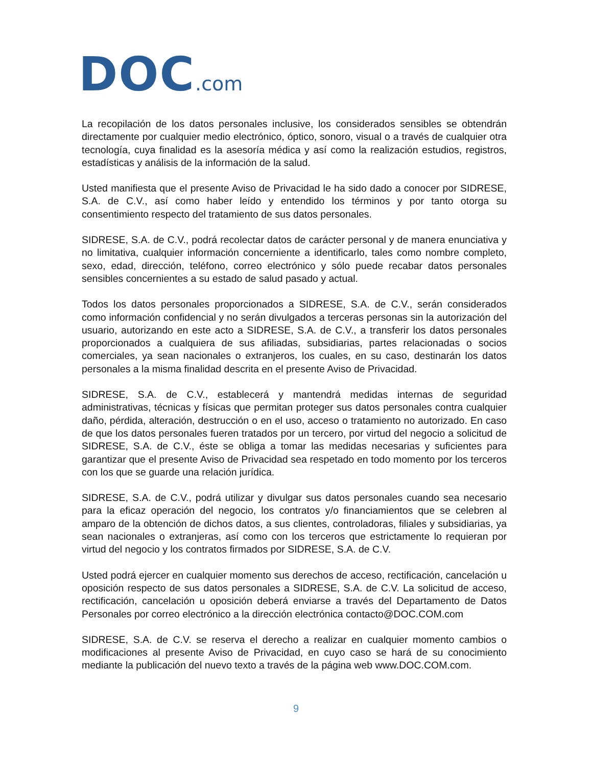DOC.com
La recopilación de los datos personales inclusive, los considerados sensibles se obtendrán directamente por cualquier medio electrónico, óptico, sonoro, visual o a través de cualquier otra tecnología, cuya finalidad es la asesoría médica y así como la realización estudios, registros, estadísticas y análisis de la información de la salud.
Usted manifiesta que el presente Aviso de Privacidad le ha sido dado a conocer por SIDRESE, S.A. de C.V., así como haber leído y entendido los términos y por tanto otorga su consentimiento respecto del tratamiento de sus datos personales.
SIDRESE, S.A. de C.V., podrá recolectar datos de carácter personal y de manera enunciativa y no limitativa, cualquier información concerniente a identificarlo, tales como nombre completo, sexo, edad, dirección, teléfono, correo electrónico y sólo puede recabar datos personales sensibles concernientes a su estado de salud pasado y actual.
Todos los datos personales proporcionados a SIDRESE, S.A. de C.V., serán considerados como información confidencial y no serán divulgados a terceras personas sin la autorización del usuario, autorizando en este acto a SIDRESE, S.A. de C.V., a transferir los datos personales proporcionados a cualquiera de sus afiliadas, subsidiarias, partes relacionadas o socios comerciales, ya sean nacionales o extranjeros, los cuales, en su caso, destinarán los datos personales a la misma finalidad descrita en el presente Aviso de Privacidad.
SIDRESE, S.A. de C.V., establecerá y mantendrá medidas internas de seguridad administrativas, técnicas y físicas que permitan proteger sus datos personales contra cualquier daño, pérdida, alteración, destrucción o en el uso, acceso o tratamiento no autorizado. En caso de que los datos personales fueren tratados por un tercero, por virtud del negocio a solicitud de SIDRESE, S.A. de C.V., éste se obliga a tomar las medidas necesarias y suficientes para garantizar que el presente Aviso de Privacidad sea respetado en todo momento por los terceros con los que se guarde una relación jurídica.
SIDRESE, S.A. de C.V., podrá utilizar y divulgar sus datos personales cuando sea necesario para la eficaz operación del negocio, los contratos y/o financiamientos que se celebren al amparo de la obtención de dichos datos, a sus clientes, controladoras, filiales y subsidiarias, ya sean nacionales o extranjeras, así como con los terceros que estrictamente lo requieran por virtud del negocio y los contratos firmados por SIDRESE, S.A. de C.V.
Usted podrá ejercer en cualquier momento sus derechos de acceso, rectificación, cancelación u oposición respecto de sus datos personales a SIDRESE, S.A. de C.V. La solicitud de acceso, rectificación, cancelación u oposición deberá enviarse a través del Departamento de Datos Personales por correo electrónico a la dirección electrónica contacto@DOC.COM.com
SIDRESE, S.A. de C.V. se reserva el derecho a realizar en cualquier momento cambios o modificaciones al presente Aviso de Privacidad, en cuyo caso se hará de su conocimiento mediante la publicación del nuevo texto a través de la página web www.DOC.COM.com.
9